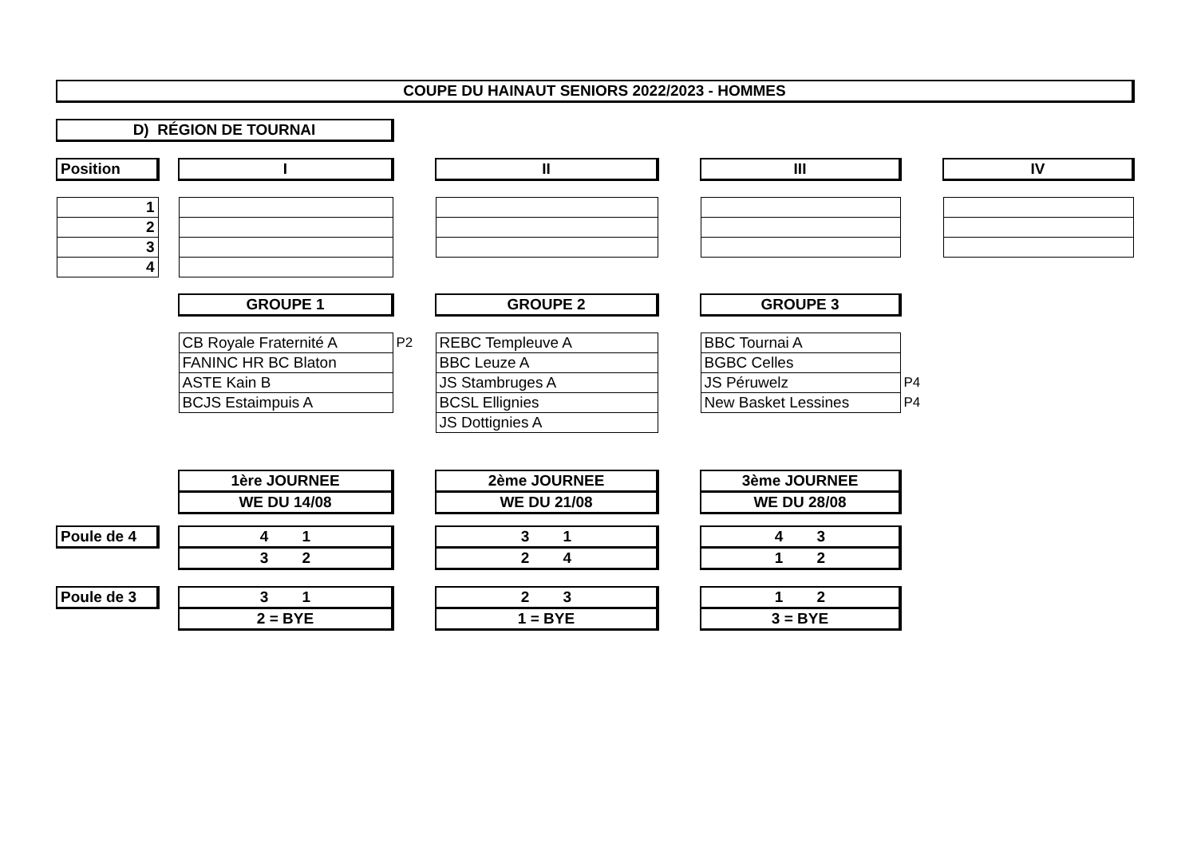| COUPE DU HAINAUT SENIORS 2022/2023 - HOMMES | | | | | | | | |
| D) RÉGION DE TOURNAI | | | | | | | | |
| Position | | I | | II | | III | | IV |
| 1 | | | | | | | | |
| 2 | | | | | | | | |
| 3 | | | | | | | | |
| 4 | | | | | | | | |
| | | GROUPE 1 | | GROUPE 2 | | GROUPE 3 | | |
| | | CB Royale Fraternité A | P2 | REBC Templeuve A | | BBC Tournai A | | |
| | | FANINC HR BC Blaton | | BBC Leuze A | | BGBC Celles | | |
| | | ASTE Kain B | | JS Stambruges A | | JS Péruwelz | P4 | |
| | | BCJS Estaimpuis A | | BCSL Ellignies | | New Basket Lessines | P4 | |
| | | | | JS Dottignies A | | | | |
| | | 1ère JOURNEE | | 2ème JOURNEE | | 3ème JOURNEE | | |
| | | WE DU 14/08 | | WE DU 21/08 | | WE DU 28/08 | | |
| Poule de 4 | | 4 1 | | 3 1 | | 4 3 | | |
| | | 3 2 | | 2 4 | | 1 2 | | |
| Poule de 3 | | 3 1 | | 2 3 | | 1 2 | | |
| | | 2 = BYE | | 1 = BYE | | 3 = BYE | | |